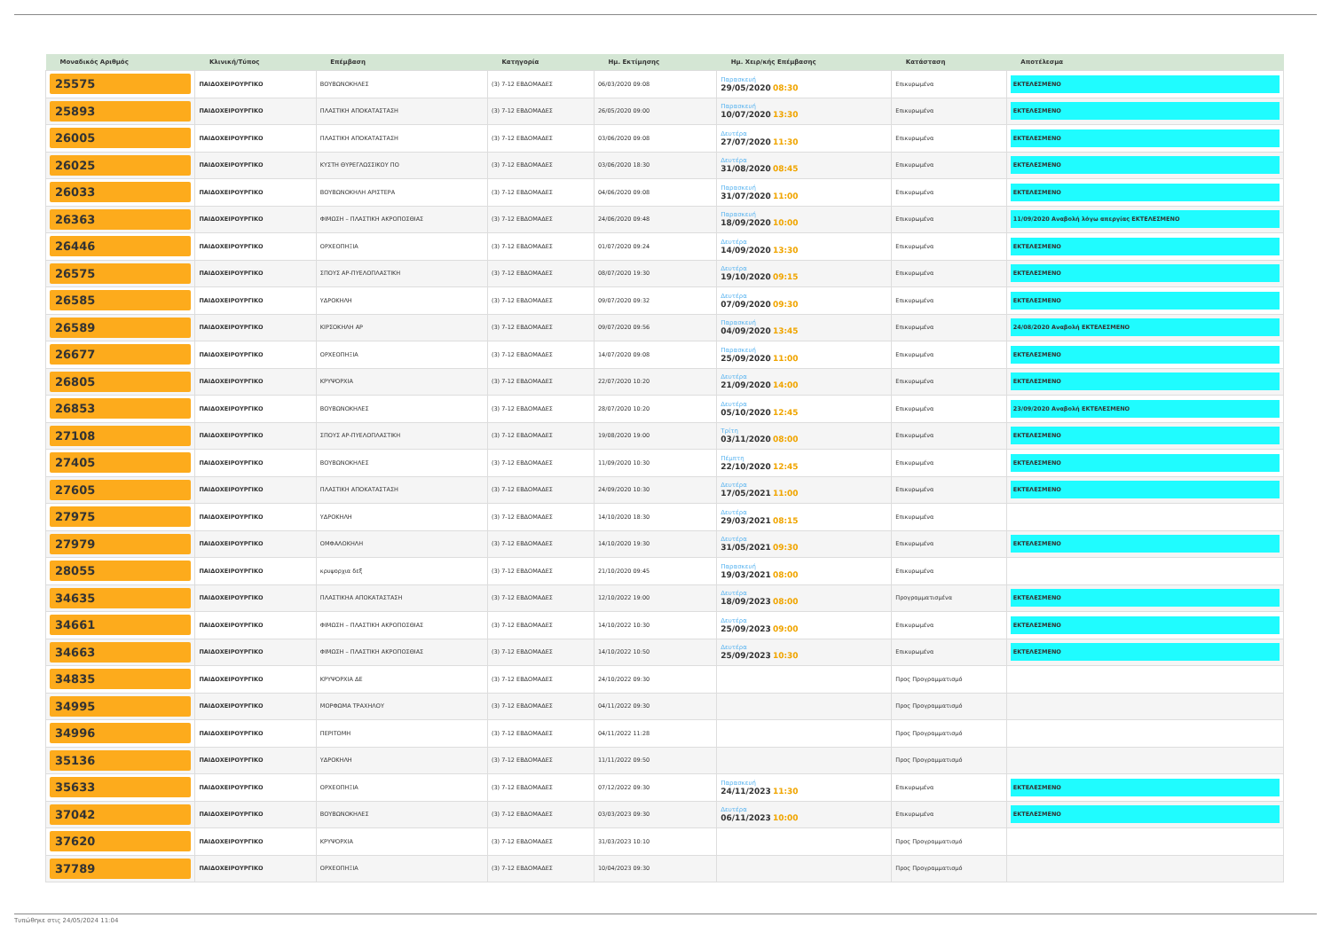| Μοναδικός Αριθμός | Κλινική/Τύπος | Επέμβαση | Κατηγορία | Ημ. Εκτίμησης | Ημ. Χειρ/κής Επέμβασης | Κατάσταση | Αποτέλεσμα |
| --- | --- | --- | --- | --- | --- | --- | --- |
| 25575 | ΠΑΙΔΟΧΕΙΡΟΥΡΓΙΚΟ | ΒΟΥΒΩΝΟΚΗΛΕΣ | (3) 7-12 ΕΒΔΟΜΑΔΕΣ | 06/03/2020 09:08 | Παρασκευή 29/05/2020 08:30 | Επικυρωμένα | ΕΚΤΕΛΕΣΜΕΝΟ |
| 25893 | ΠΑΙΔΟΧΕΙΡΟΥΡΓΙΚΟ | ΠΛΑΣΤΙΚΗ ΑΠΟΚΑΤΑΣΤΑΣΗ | (3) 7-12 ΕΒΔΟΜΑΔΕΣ | 26/05/2020 09:00 | Παρασκευή 10/07/2020 13:30 | Επικυρωμένα | ΕΚΤΕΛΕΣΜΕΝΟ |
| 26005 | ΠΑΙΔΟΧΕΙΡΟΥΡΓΙΚΟ | ΠΛΑΣΤΙΚΗ ΑΠΟΚΑΤΑΣΤΑΣΗ | (3) 7-12 ΕΒΔΟΜΑΔΕΣ | 03/06/2020 09:08 | Δευτέρα 27/07/2020 11:30 | Επικυρωμένα | ΕΚΤΕΛΕΣΜΕΝΟ |
| 26025 | ΠΑΙΔΟΧΕΙΡΟΥΡΓΙΚΟ | ΚΥΣΤΗ ΘΥΡΕΓΛΩΣΣΙΚΟΥ ΠΟ | (3) 7-12 ΕΒΔΟΜΑΔΕΣ | 03/06/2020 18:30 | Δευτέρα 31/08/2020 08:45 | Επικυρωμένα | ΕΚΤΕΛΕΣΜΕΝΟ |
| 26033 | ΠΑΙΔΟΧΕΙΡΟΥΡΓΙΚΟ | ΒΟΥΒΩΝΟΚΗΛΗ ΑΡΙΣΤΕΡΑ | (3) 7-12 ΕΒΔΟΜΑΔΕΣ | 04/06/2020 09:08 | Παρασκευή 31/07/2020 11:00 | Επικυρωμένα | ΕΚΤΕΛΕΣΜΕΝΟ |
| 26363 | ΠΑΙΔΟΧΕΙΡΟΥΡΓΙΚΟ | ΦΙΜΩΣΗ – ΠΛΑΣΤΙΚΗ ΑΚΡΟΠΟΣΘΙΑΣ | (3) 7-12 ΕΒΔΟΜΑΔΕΣ | 24/06/2020 09:48 | Παρασκευή 18/09/2020 10:00 | Επικυρωμένα | 11/09/2020 Αναβολή λόγω απεργίας ΕΚΤΕΛΕΣΜΕΝΟ |
| 26446 | ΠΑΙΔΟΧΕΙΡΟΥΡΓΙΚΟ | ΟΡΧΕΟΠΗΞΙΑ | (3) 7-12 ΕΒΔΟΜΑΔΕΣ | 01/07/2020 09:24 | Δευτέρα 14/09/2020 13:30 | Επικυρωμένα | ΕΚΤΕΛΕΣΜΕΝΟ |
| 26575 | ΠΑΙΔΟΧΕΙΡΟΥΡΓΙΚΟ | ΣΠΟΥΣ ΑΡ-ΠΥΕΛΟΠΛΑΣΤΙΚΗ | (3) 7-12 ΕΒΔΟΜΑΔΕΣ | 08/07/2020 19:30 | Δευτέρα 19/10/2020 09:15 | Επικυρωμένα | ΕΚΤΕΛΕΣΜΕΝΟ |
| 26585 | ΠΑΙΔΟΧΕΙΡΟΥΡΓΙΚΟ | ΥΔΡΟΚΗΛΗ | (3) 7-12 ΕΒΔΟΜΑΔΕΣ | 09/07/2020 09:32 | Δευτέρα 07/09/2020 09:30 | Επικυρωμένα | ΕΚΤΕΛΕΣΜΕΝΟ |
| 26589 | ΠΑΙΔΟΧΕΙΡΟΥΡΓΙΚΟ | ΚΙΡΣΟΚΗΛΗ ΑΡ | (3) 7-12 ΕΒΔΟΜΑΔΕΣ | 09/07/2020 09:56 | Παρασκευή 04/09/2020 13:45 | Επικυρωμένα | 24/08/2020 Αναβολή ΕΚΤΕΛΕΣΜΕΝΟ |
| 26677 | ΠΑΙΔΟΧΕΙΡΟΥΡΓΙΚΟ | ΟΡΧΕΟΠΗΞΙΑ | (3) 7-12 ΕΒΔΟΜΑΔΕΣ | 14/07/2020 09:08 | Παρασκευή 25/09/2020 11:00 | Επικυρωμένα | ΕΚΤΕΛΕΣΜΕΝΟ |
| 26805 | ΠΑΙΔΟΧΕΙΡΟΥΡΓΙΚΟ | ΚΡΥΨΟΡΧΙΑ | (3) 7-12 ΕΒΔΟΜΑΔΕΣ | 22/07/2020 10:20 | Δευτέρα 21/09/2020 14:00 | Επικυρωμένα | ΕΚΤΕΛΕΣΜΕΝΟ |
| 26853 | ΠΑΙΔΟΧΕΙΡΟΥΡΓΙΚΟ | ΒΟΥΒΩΝΟΚΗΛΕΣ | (3) 7-12 ΕΒΔΟΜΑΔΕΣ | 28/07/2020 10:20 | Δευτέρα 05/10/2020 12:45 | Επικυρωμένα | 23/09/2020 Αναβολή ΕΚΤΕΛΕΣΜΕΝΟ |
| 27108 | ΠΑΙΔΟΧΕΙΡΟΥΡΓΙΚΟ | ΣΠΟΥΣ ΑΡ-ΠΥΕΛΟΠΛΑΣΤΙΚΗ | (3) 7-12 ΕΒΔΟΜΑΔΕΣ | 19/08/2020 19:00 | Τρίτη 03/11/2020 08:00 | Επικυρωμένα | ΕΚΤΕΛΕΣΜΕΝΟ |
| 27405 | ΠΑΙΔΟΧΕΙΡΟΥΡΓΙΚΟ | ΒΟΥΒΩΝΟΚΗΛΕΣ | (3) 7-12 ΕΒΔΟΜΑΔΕΣ | 11/09/2020 10:30 | Πέμπτη 22/10/2020 12:45 | Επικυρωμένα | ΕΚΤΕΛΕΣΜΕΝΟ |
| 27605 | ΠΑΙΔΟΧΕΙΡΟΥΡΓΙΚΟ | ΠΛΑΣΤΙΚΗ ΑΠΟΚΑΤΑΣΤΑΣΗ | (3) 7-12 ΕΒΔΟΜΑΔΕΣ | 24/09/2020 10:30 | Δευτέρα 17/05/2021 11:00 | Επικυρωμένα | ΕΚΤΕΛΕΣΜΕΝΟ |
| 27975 | ΠΑΙΔΟΧΕΙΡΟΥΡΓΙΚΟ | ΥΔΡΟΚΗΛΗ | (3) 7-12 ΕΒΔΟΜΑΔΕΣ | 14/10/2020 18:30 | Δευτέρα 29/03/2021 08:15 | Επικυρωμένα | |
| 27979 | ΠΑΙΔΟΧΕΙΡΟΥΡΓΙΚΟ | ΟΜΦΑΛΟΚΗΛΗ | (3) 7-12 ΕΒΔΟΜΑΔΕΣ | 14/10/2020 19:30 | Δευτέρα 31/05/2021 09:30 | Επικυρωμένα | ΕΚΤΕΛΕΣΜΕΝΟ |
| 28055 | ΠΑΙΔΟΧΕΙΡΟΥΡΓΙΚΟ | κρυψορχια δεξ | (3) 7-12 ΕΒΔΟΜΑΔΕΣ | 21/10/2020 09:45 | Παρασκευή 19/03/2021 08:00 | Επικυρωμένα | |
| 34635 | ΠΑΙΔΟΧΕΙΡΟΥΡΓΙΚΟ | ΠΛΑΣΤΙΚΗΑ ΑΠΟΚΑΤΑΣΤΑΣΗ | (3) 7-12 ΕΒΔΟΜΑΔΕΣ | 12/10/2022 19:00 | Δευτέρα 18/09/2023 08:00 | Προγραμματισμένα | ΕΚΤΕΛΕΣΜΕΝΟ |
| 34661 | ΠΑΙΔΟΧΕΙΡΟΥΡΓΙΚΟ | ΦΙΜΩΣΗ – ΠΛΑΣΤΙΚΗ ΑΚΡΟΠΟΣΘΙΑΣ | (3) 7-12 ΕΒΔΟΜΑΔΕΣ | 14/10/2022 10:30 | Δευτέρα 25/09/2023 09:00 | Επικυρωμένα | ΕΚΤΕΛΕΣΜΕΝΟ |
| 34663 | ΠΑΙΔΟΧΕΙΡΟΥΡΓΙΚΟ | ΦΙΜΩΣΗ – ΠΛΑΣΤΙΚΗ ΑΚΡΟΠΟΣΘΙΑΣ | (3) 7-12 ΕΒΔΟΜΑΔΕΣ | 14/10/2022 10:50 | Δευτέρα 25/09/2023 10:30 | Επικυρωμένα | ΕΚΤΕΛΕΣΜΕΝΟ |
| 34835 | ΠΑΙΔΟΧΕΙΡΟΥΡΓΙΚΟ | ΚΡΥΨΟΡΧΙΑ ΔΕ | (3) 7-12 ΕΒΔΟΜΑΔΕΣ | 24/10/2022 09:30 | | Προς Προγραμματισμό | |
| 34995 | ΠΑΙΔΟΧΕΙΡΟΥΡΓΙΚΟ | ΜΟΡΦΩΜΑ ΤΡΑΧΗΛΟΥ | (3) 7-12 ΕΒΔΟΜΑΔΕΣ | 04/11/2022 09:30 | | Προς Προγραμματισμό | |
| 34996 | ΠΑΙΔΟΧΕΙΡΟΥΡΓΙΚΟ | ΠΕΡΙΤΟΜΗ | (3) 7-12 ΕΒΔΟΜΑΔΕΣ | 04/11/2022 11:28 | | Προς Προγραμματισμό | |
| 35136 | ΠΑΙΔΟΧΕΙΡΟΥΡΓΙΚΟ | ΥΔΡΟΚΗΛΗ | (3) 7-12 ΕΒΔΟΜΑΔΕΣ | 11/11/2022 09:50 | | Προς Προγραμματισμό | |
| 35633 | ΠΑΙΔΟΧΕΙΡΟΥΡΓΙΚΟ | ΟΡΧΕΟΠΗΞΙΑ | (3) 7-12 ΕΒΔΟΜΑΔΕΣ | 07/12/2022 09:30 | Παρασκευή 24/11/2023 11:30 | Επικυρωμένα | ΕΚΤΕΛΕΣΜΕΝΟ |
| 37042 | ΠΑΙΔΟΧΕΙΡΟΥΡΓΙΚΟ | ΒΟΥΒΩΝΟΚΗΛΕΣ | (3) 7-12 ΕΒΔΟΜΑΔΕΣ | 03/03/2023 09:30 | Δευτέρα 06/11/2023 10:00 | Επικυρωμένα | ΕΚΤΕΛΕΣΜΕΝΟ |
| 37620 | ΠΑΙΔΟΧΕΙΡΟΥΡΓΙΚΟ | ΚΡΥΨΟΡΧΙΑ | (3) 7-12 ΕΒΔΟΜΑΔΕΣ | 31/03/2023 10:10 | | Προς Προγραμματισμό | |
| 37789 | ΠΑΙΔΟΧΕΙΡΟΥΡΓΙΚΟ | ΟΡΧΕΟΠΗΞΙΑ | (3) 7-12 ΕΒΔΟΜΑΔΕΣ | 10/04/2023 09:30 | | Προς Προγραμματισμό | |
Τυπώθηκε στις 24/05/2024 11:04